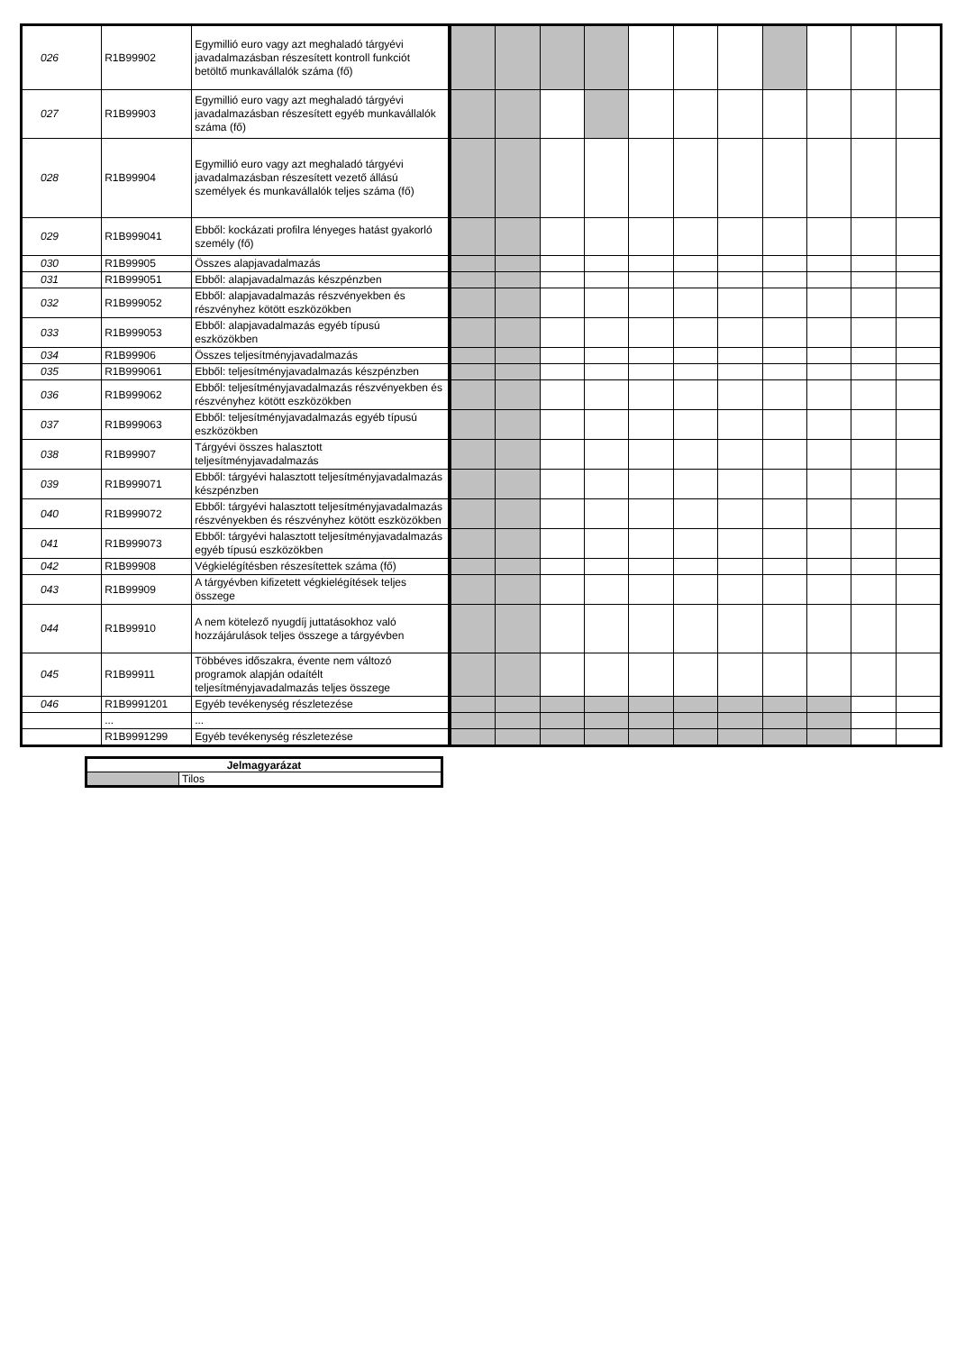| 026 | R1B99902 | Egymillió euro vagy azt meghaladó tárgyévi javadalmazásban részesített kontroll funkciót betöltő munkavállalók száma (fő) | | | | | | | | | | | |
| 027 | R1B99903 | Egymillió euro vagy azt meghaladó tárgyévi javadalmazásban részesített egyéb munkavállalók száma (fő) | | | | | | | | | | | |
| 028 | R1B99904 | Egymillió euro vagy azt meghaladó tárgyévi javadalmazásban részesített vezető állású személyek és munkavállalók teljes száma (fő) | | | | | | | | | | | |
| 029 | R1B999041 | Ebből: kockázati profilra lényeges hatást gyakorló személy (fő) | | | | | | | | | | | |
| 030 | R1B99905 | Összes alapjavadalmazás | | | | | | | | | | | |
| 031 | R1B999051 | Ebből: alapjavadalmazás készpénzben | | | | | | | | | | | |
| 032 | R1B999052 | Ebből: alapjavadalmazás részvényekben és részvényhez kötött eszközökben | | | | | | | | | | | |
| 033 | R1B999053 | Ebből: alapjavadalmazás egyéb típusú eszközökben | | | | | | | | | | | |
| 034 | R1B99906 | Összes teljesítményjavadalmazás | | | | | | | | | | | |
| 035 | R1B999061 | Ebből: teljesítményjavadalmazás készpénzben | | | | | | | | | | | |
| 036 | R1B999062 | Ebből: teljesítményjavadalmazás részvényekben és részvényhez kötött eszközökben | | | | | | | | | | | |
| 037 | R1B999063 | Ebből: teljesítményjavadalmazás egyéb típusú eszközökben | | | | | | | | | | | |
| 038 | R1B99907 | Tárgyévi összes halasztott teljesítményjavadalmazás | | | | | | | | | | | |
| 039 | R1B999071 | Ebből: tárgyévi halasztott teljesítményjavadalmazás készpénzben | | | | | | | | | | | |
| 040 | R1B999072 | Ebből: tárgyévi halasztott teljesítményjavadalmazás részvényekben és részvényhez kötött eszközökben | | | | | | | | | | | |
| 041 | R1B999073 | Ebből: tárgyévi halasztott teljesítményjavadalmazás egyéb típusú eszközökben | | | | | | | | | | | |
| 042 | R1B99908 | Végkielégítésben részesítettek száma (fő) | | | | | | | | | | | |
| 043 | R1B99909 | A tárgyévben kifizetett végkielégítések teljes összege | | | | | | | | | | | |
| 044 | R1B99910 | A nem kötelező nyugdíj juttatásokhoz való hozzájárulások teljes összege a tárgyévben | | | | | | | | | | | |
| 045 | R1B99911 | Többéves időszakra, évente nem változó programok alapján odaítélt teljesítményjavadalmazás teljes összege | | | | | | | | | | | |
| 046 | R1B9991201 | Egyéb tevékenység részletezése | | | | | | | | | | | |
| | ... | ... | | | | | | | | | | | |
| | R1B9991299 | Egyéb tevékenység részletezése | | | | | | | | | | | |
| Jelmagyarázat | |
| --- | --- |
| | Tilos |